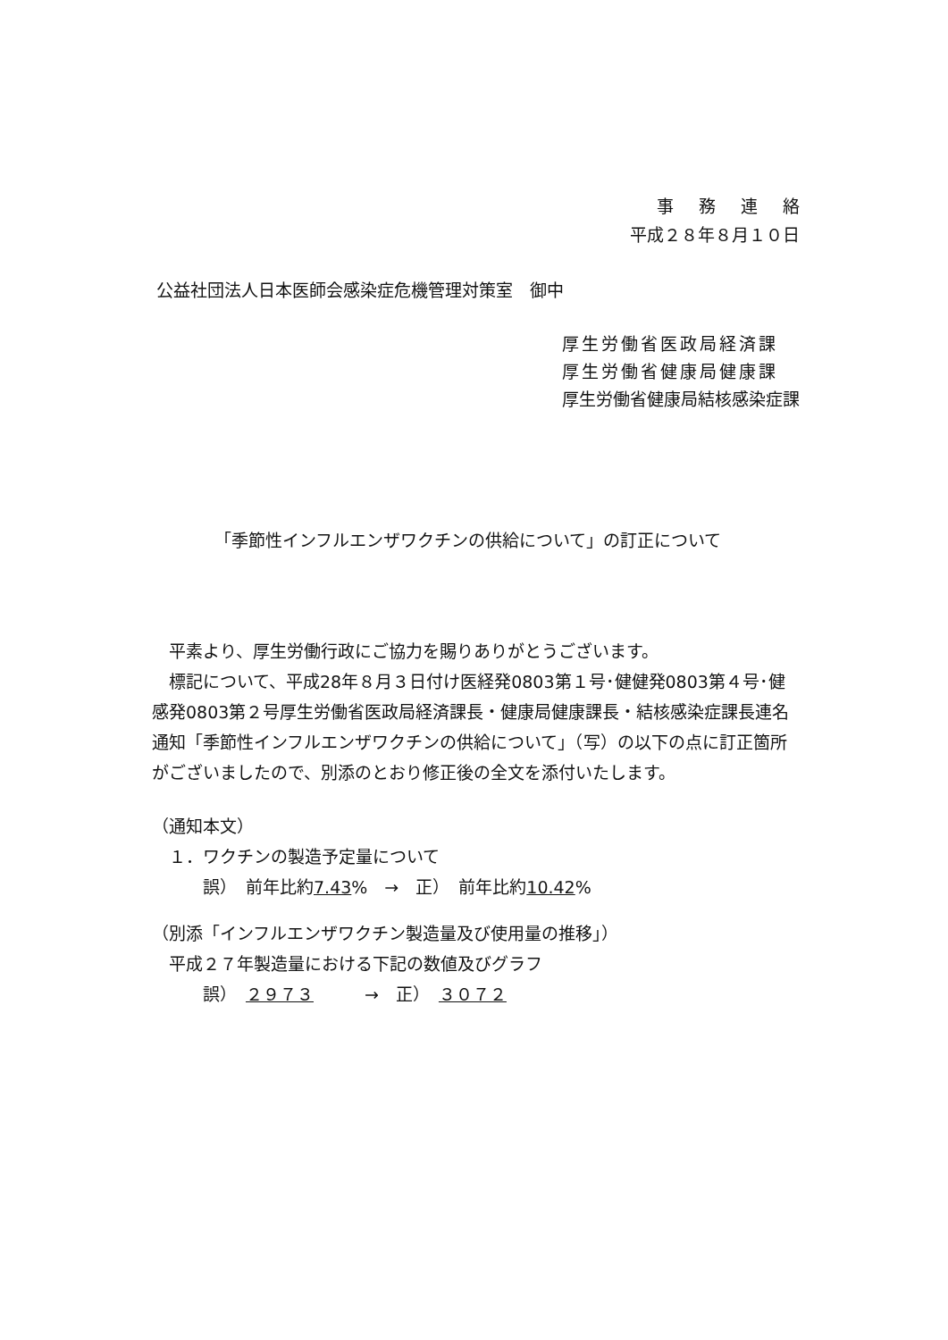事務連絡
平成２８年８月１０日
公益社団法人日本医師会感染症危機管理対策室　御中
厚生労働省医政局経済課
厚生労働省健康局健康課
厚生労働省健康局結核感染症課
「季節性インフルエンザワクチンの供給について」の訂正について
　平素より、厚生労働行政にご協力を賜りありがとうございます。
　標記について、平成28年８月３日付け医経発0803第１号･健健発0803第４号･健感発0803第２号厚生労働省医政局経済課長・健康局健康課長・結核感染症課長連名通知「季節性インフルエンザワクチンの供給について」（写）の以下の点に訂正箇所がございましたので、別添のとおり修正後の全文を添付いたします。
（通知本文）
　１．ワクチンの製造予定量について
　　　誤）　前年比約7.43%　→　正）　前年比約10.42%
（別添「インフルエンザワクチン製造量及び使用量の推移」）
　平成２７年製造量における下記の数値及びグラフ
　　　誤）　２９７３　　　→　正）　３０７２